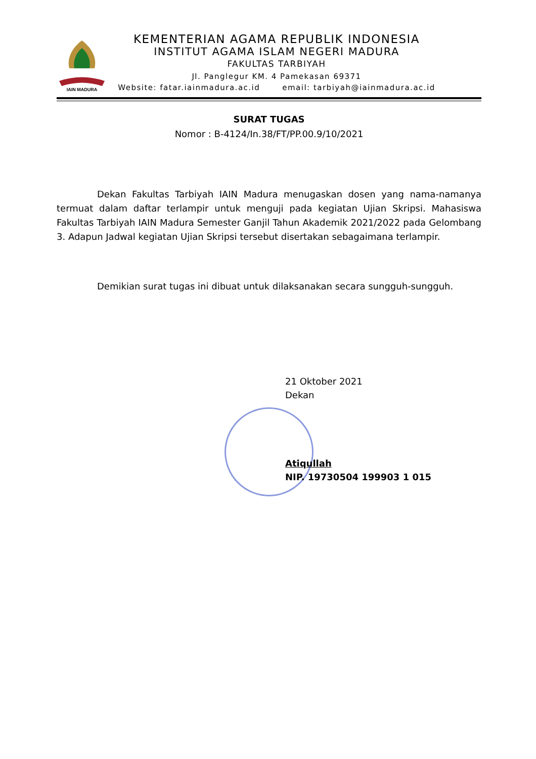IAIN MADURA
KEMENTERIAN AGAMA REPUBLIK INDONESIA
INSTITUT AGAMA ISLAM NEGERI MADURA
FAKULTAS TARBIYAH
Jl. Panglegur KM. 4 Pamekasan 69371
Website: fatar.iainmadura.ac.id email: tarbiyah@iainmadura.ac.id
SURAT TUGAS
Nomor : B-4124/In.38/FT/PP.00.9/10/2021
Dekan Fakultas Tarbiyah IAIN Madura menugaskan dosen yang nama-namanya termuat dalam daftar terlampir untuk menguji pada kegiatan Ujian Skripsi. Mahasiswa Fakultas Tarbiyah IAIN Madura Semester Ganjil Tahun Akademik 2021/2022 pada Gelombang 3. Adapun Jadwal kegiatan Ujian Skripsi tersebut disertakan sebagaimana terlampir.
Demikian surat tugas ini dibuat untuk dilaksanakan secara sungguh-sungguh.
21 Oktober 2021
Dekan
Atiqullah
NIP. 19730504 199903 1 015